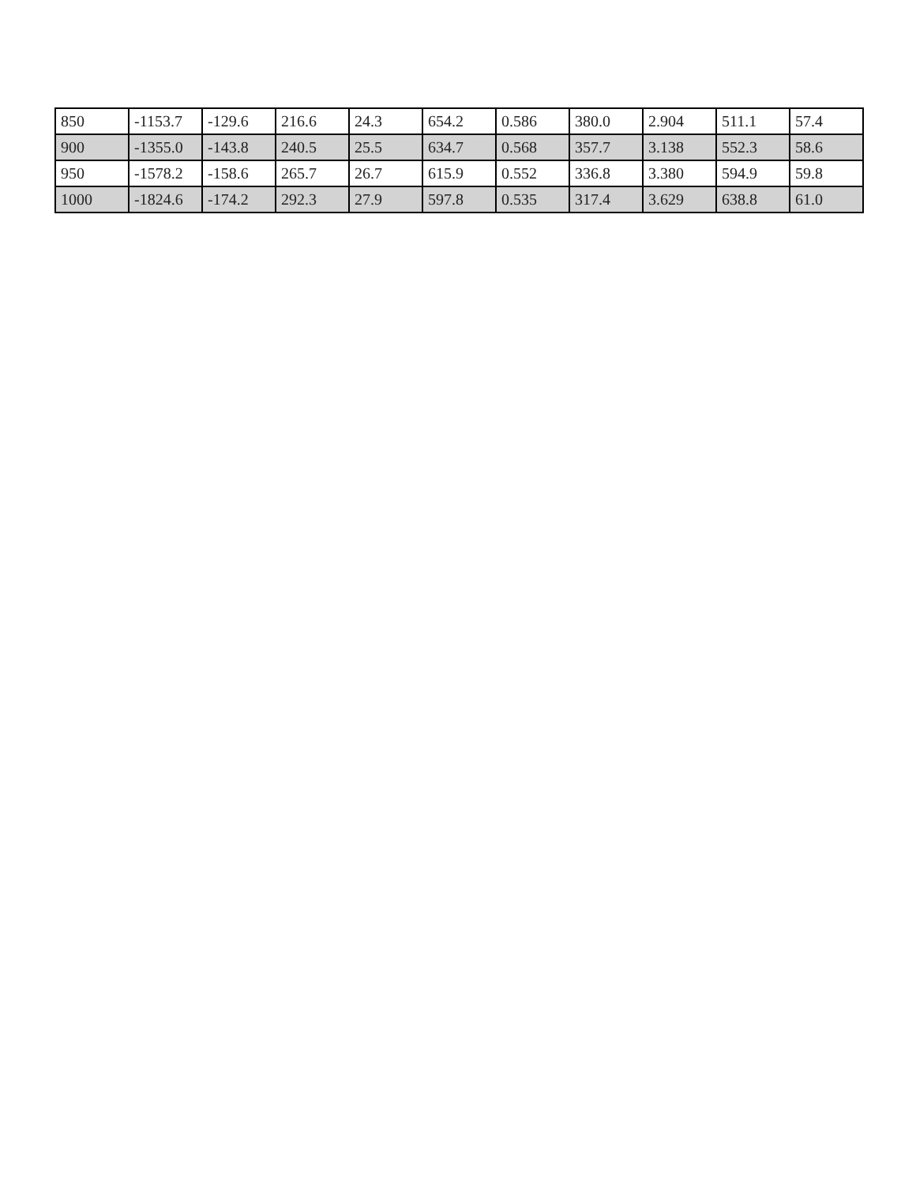| 850 | -1153.7 | -129.6 | 216.6 | 24.3 | 654.2 | 0.586 | 380.0 | 2.904 | 511.1 | 57.4 |
| 900 | -1355.0 | -143.8 | 240.5 | 25.5 | 634.7 | 0.568 | 357.7 | 3.138 | 552.3 | 58.6 |
| 950 | -1578.2 | -158.6 | 265.7 | 26.7 | 615.9 | 0.552 | 336.8 | 3.380 | 594.9 | 59.8 |
| 1000 | -1824.6 | -174.2 | 292.3 | 27.9 | 597.8 | 0.535 | 317.4 | 3.629 | 638.8 | 61.0 |